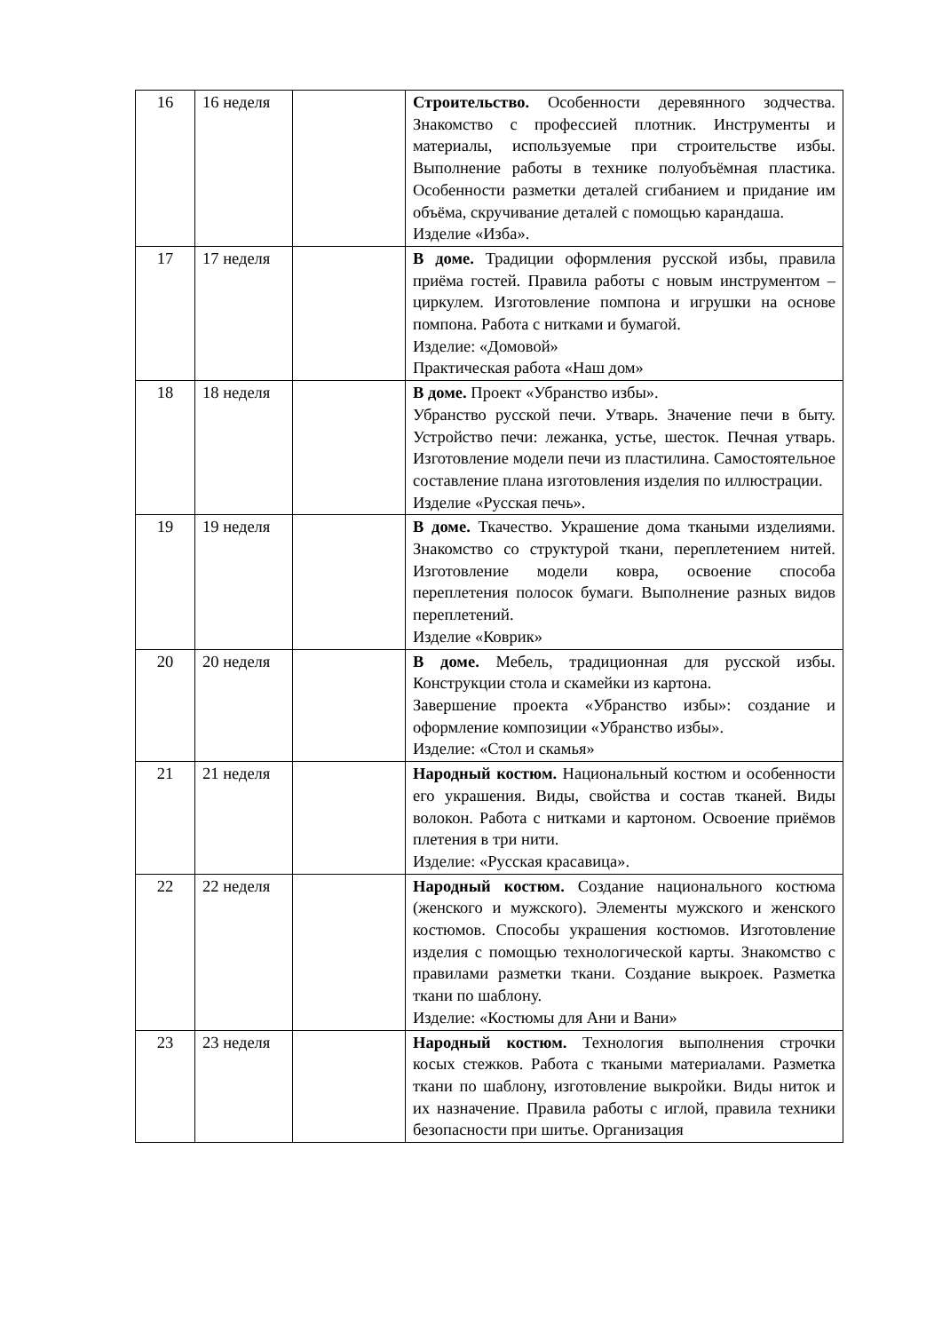| 16 | 16 неделя | | Строительство. Особенности деревянного зодчества. Знакомство с профессией плотник. Инструменты и материалы, используемые при строительстве избы. Выполнение работы в технике полуобъёмная пластика. Особенности разметки деталей сгибанием и придание им объёма, скручивание деталей с помощью карандаша. Изделие «Изба». |
| 17 | 17 неделя | | В доме. Традиции оформления русской избы, правила приёма гостей. Правила работы с новым инструментом – циркулем. Изготовление помпона и игрушки на основе помпона. Работа с нитками и бумагой. Изделие: «Домовой» Практическая работа «Наш дом» |
| 18 | 18 неделя | | В доме. Проект «Убранство избы». Убранство русской печи. Утварь. Значение печи в быту. Устройство печи: лежанка, устье, шесток. Печная утварь. Изготовление модели печи из пластилина. Самостоятельное составление плана изготовления изделия по иллюстрации. Изделие «Русская печь». |
| 19 | 19 неделя | | В доме. Ткачество. Украшение дома ткаными изделиями. Знакомство со структурой ткани, переплетением нитей. Изготовление модели ковра, освоение способа переплетения полосок бумаги. Выполнение разных видов переплетений. Изделие «Коврик» |
| 20 | 20 неделя | | В доме. Мебель, традиционная для русской избы. Конструкции стола и скамейки из картона. Завершение проекта «Убранство избы»: создание и оформление композиции «Убранство избы». Изделие: «Стол и скамья» |
| 21 | 21 неделя | | Народный костюм. Национальный костюм и особенности его украшения. Виды, свойства и состав тканей. Виды волокон. Работа с нитками и картоном. Освоение приёмов плетения в три нити. Изделие: «Русская красавица». |
| 22 | 22 неделя | | Народный костюм. Создание национального костюма (женского и мужского). Элементы мужского и женского костюмов. Способы украшения костюмов. Изготовление изделия с помощью технологической карты. Знакомство с правилами разметки ткани. Создание выкроек. Разметка ткани по шаблону. Изделие: «Костюмы для Ани и Вани» |
| 23 | 23 неделя | | Народный костюм. Технология выполнения строчки косых стежков. Работа с ткаными материалами. Разметка ткани по шаблону, изготовление выкройки. Виды ниток и их назначение. Правила работы с иглой, правила техники безопасности при шитье. Организация |